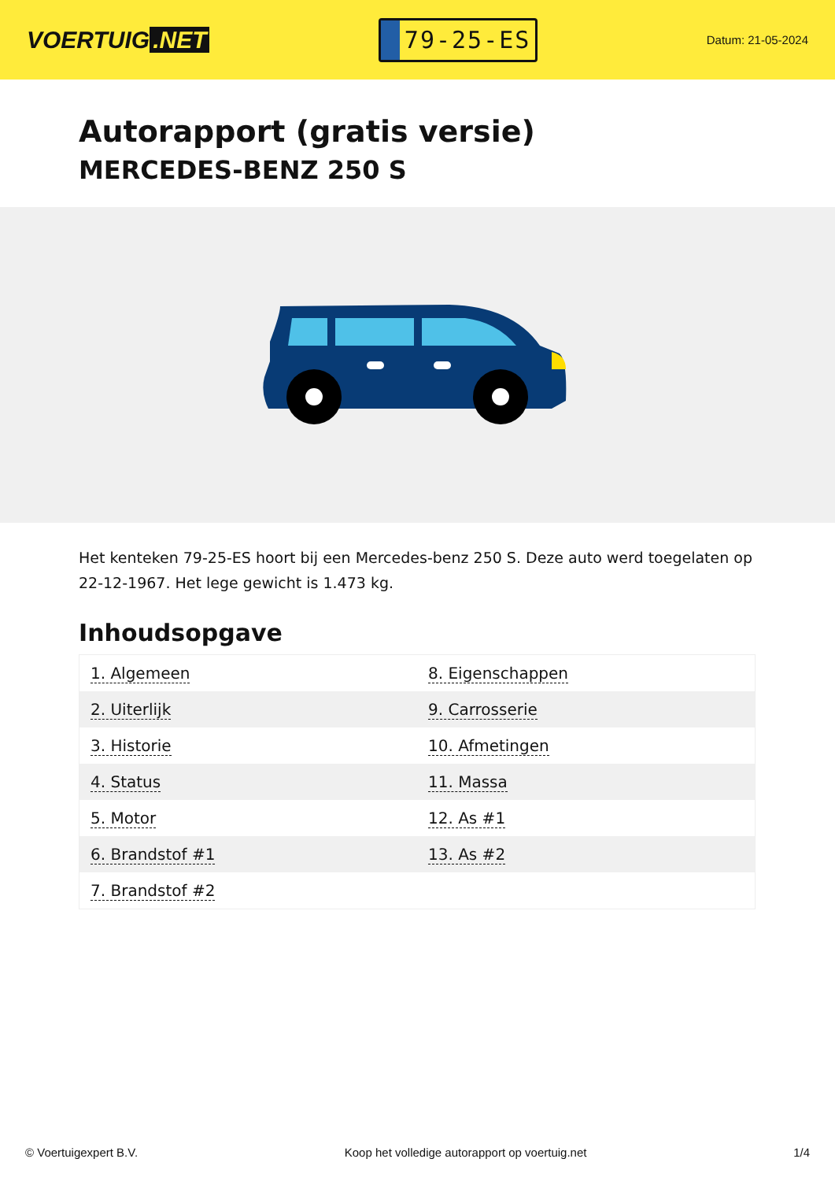VOERTUIG.NET
79-25-ES
Datum: 21-05-2024
Autorapport (gratis versie)
MERCEDES-BENZ 250 S
Het kenteken 79-25-ES hoort bij een Mercedes-benz 250 S. Deze auto werd toegelaten op 22-12-1967. Het lege gewicht is 1.473 kg.
Inhoudsopgave
| 1. Algemeen | 8. Eigenschappen |
| 2. Uiterlijk | 9. Carrosserie |
| 3. Historie | 10. Afmetingen |
| 4. Status | 11. Massa |
| 5. Motor | 12. As #1 |
| 6. Brandstof #1 | 13. As #2 |
| 7. Brandstof #2 | |
© Voertuigexpert B.V. Koop het volledige autorapport op voertuig.net
1/4